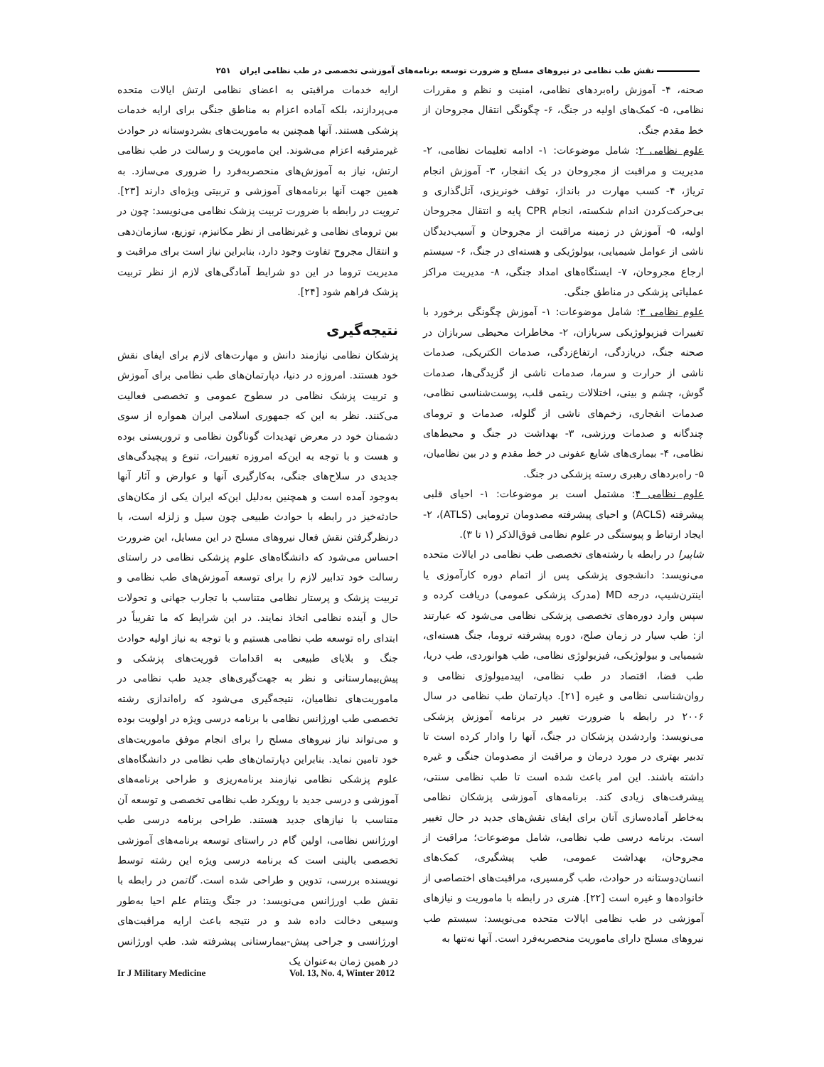نقش طب نظامی در نیروهای مسلح و ضرورت توسعه برنامه‌های آموزشی تخصصی در طب نظامی ایران ۲۵۱
صحنه، ۴- آموزش راه‌بردهای نظامی، امنیت و نظم و مقررات نظامی، ۵- کمک‌های اولیه در جنگ، ۶- چگونگی انتقال مجروحان از خط مقدم جنگ.
علوم نظامی ۲: شامل موضوعات: ۱- ادامه تعلیمات نظامی، ۲- مدیریت و مراقبت از مجروحان در یک انفجار، ۳- آموزش انجام تریاژ، ۴- کسب مهارت در بانداژ، توقف خونریزی، آتل‌گذاری و بی‌حرکت‌کردن اندام شکسته، انجام CPR پایه و انتقال مجروحان اولیه، ۵- آموزش در زمینه مراقبت از مجروحان و آسیب‌دیدگان ناشی از عوامل شیمیایی، بیولوژیکی و هسته‌ای در جنگ، ۶- سیستم ارجاع مجروحان، ۷- ایستگاه‌های امداد جنگی، ۸- مدیریت مراکز عملیاتی پزشکی در مناطق جنگی.
علوم نظامی ۳: شامل موضوعات: ۱- آموزش چگونگی برخورد با تغییرات فیزیولوژیکی سربازان، ۲- مخاطرات محیطی سربازان در صحنه جنگ، دریازدگی، ارتفاع‌زدگی، صدمات الکتریکی، صدمات ناشی از حرارت و سرما، صدمات ناشی از گزیدگی‌ها، صدمات گوش، چشم و بینی، اختلالات ریتمی قلب، پوست‌شناسی نظامی، صدمات انفجاری، زخم‌های ناشی از گلوله، صدمات و ترومای چندگانه و صدمات ورزشی، ۳- بهداشت در جنگ و محیط‌های نظامی، ۴- بیماری‌های شایع عفونی در خط مقدم و در بین نظامیان، ۵- راه‌بردهای رهبری رسته پزشکی در جنگ.
علوم نظامی ۴: مشتمل است بر موضوعات: ۱- احیای قلبی پیشرفته (ACLS) و احیای پیشرفته مصدومان ترومایی (ATLS)، ۲-ایجاد ارتباط و پیوستگی در علوم نظامی فوق‌الذکر (۱ تا ۳).
شاپیرا در رابطه با رشته‌های تخصصی طب نظامی در ایالات متحده می‌نویسد: دانشجوی پزشکی پس از اتمام دوره کارآموزی یا اینترن‌شیپ، درجه MD (مدرک پزشکی عمومی) دریافت کرده و سپس وارد دوره‌های تخصصی پزشکی نظامی می‌شود که عبارتند از: طب سیار در زمان صلح، دوره پیشرفته تروما، جنگ هسته‌ای، شیمیایی و بیولوژیکی، فیزیولوژی نظامی، طب هوانوردی، طب دریا، طب فضا، اقتصاد در طب نظامی، اپیدمیولوژی نظامی و روان‌شناسی نظامی و غیره [۲۱]. دپارتمان طب نظامی در سال ۲۰۰۶ در رابطه با ضرورت تغییر در برنامه آموزش پزشکی می‌نویسد: واردشدن پزشکان در جنگ، آنها را وادار کرده است تا تدبیر بهتری در مورد درمان و مراقبت از مصدومان جنگی و غیره داشته باشند. این امر باعث شده است تا طب نظامی سنتی، پیشرفت‌های زیادی کند. برنامه‌های آموزشی پزشکان نظامی به‌خاطر آماده‌سازی آنان برای ایفای نقش‌های جدید در حال تغییر است. برنامه درسی طب نظامی، شامل موضوعات؛ مراقبت از مجروحان، بهداشت عمومی، طب پیشگیری، کمک‌های انسان‌دوستانه در حوادث، طب گرمسیری، مراقبت‌های اختصاصی از خانواده‌ها و غیره است [۲۲]. هنری در رابطه با ماموریت و نیازهای آموزشی در طب نظامی ایالات متحده می‌نویسد: سیستم طب نیروهای مسلح دارای ماموریت منحصربه‌فرد است. آنها نه‌تنها به
ارایه خدمات مراقبتی به اعضای نظامی ارتش ایالات متحده می‌پردازند، بلکه آماده اعزام به مناطق جنگی برای ارایه خدمات پزشکی هستند. آنها همچنین به ماموریت‌های بشردوستانه در حوادث غیرمترقبه اعزام می‌شوند. این ماموریت و رسالت در طب نظامی ارتش، نیاز به آموزش‌های منحصربه‌فرد را ضروری می‌سازد. به همین جهت آنها برنامه‌های آموزشی و تربیتی ویژه‌ای دارند [۲۳]. ترویت در رابطه با ضرورت تربیت پزشک نظامی می‌نویسد: چون در بین ترومای نظامی و غیرنظامی از نظر مکانیزم، توزیع، سازمان‌دهی و انتقال مجروح تفاوت وجود دارد، بنابراین نیاز است برای مراقبت و مدیریت تروما در این دو شرایط آمادگی‌های لازم از نظر تربیت پزشک فراهم شود [۲۴].
نتیجه‌گیری
پزشکان نظامی نیازمند دانش و مهارت‌های لازم برای ایفای نقش خود هستند. امروزه در دنیا، دپارتمان‌های طب نظامی برای آموزش و تربیت پزشک نظامی در سطوح عمومی و تخصصی فعالیت می‌کنند. نظر به این که جمهوری اسلامی ایران همواره از سوی دشمنان خود در معرض تهدیدات گوناگون نظامی و تروریستی بوده و هست و با توجه به این‌که امروزه تغییرات، تنوع و پیچیدگی‌های جدیدی در سلاح‌های جنگی، به‌کارگیری آنها و عوارض و آثار آنها به‌وجود آمده است و همچنین به‌دلیل این‌که ایران یکی از مکان‌های حادثه‌خیز در رابطه با حوادث طبیعی چون سیل و زلزله است، با درنظرگرفتن نقش فعال نیروهای مسلح در این مسایل، این ضرورت احساس می‌شود که دانشگاه‌های علوم پزشکی نظامی در راستای رسالت خود تدابیر لازم را برای توسعه آموزش‌های طب نظامی و تربیت پزشک و پرستار نظامی متناسب با تجارب جهانی و تحولات حال و آینده نظامی اتخاذ نمایند. در این شرایط که ما تقریباً در ابتدای راه توسعه طب نظامی هستیم و با توجه به نیاز اولیه حوادث جنگ و بلایای طبیعی به اقدامات فوریت‌های پزشکی و پیش‌بیمارستانی و نظر به جهت‌گیری‌های جدید طب نظامی در ماموریت‌های نظامیان، نتیجه‌گیری می‌شود که راه‌اندازی رشته تخصصی طب اورژانس نظامی با برنامه درسی ویژه در اولویت بوده و می‌تواند نیاز نیروهای مسلح را برای انجام موفق ماموریت‌های خود تامین نماید. بنابراین دپارتمان‌های طب نظامی در دانشگاه‌های علوم پزشکی نظامی نیازمند برنامه‌ریزی و طراحی برنامه‌های آموزشی و درسی جدید با رویکرد طب نظامی تخصصی و توسعه آن متناسب با نیازهای جدید هستند. طراحی برنامه درسی طب اورژانس نظامی، اولین گام در راستای توسعه برنامه‌های آموزشی تخصصی بالینی است که برنامه درسی ویژه این رشته توسط نویسنده بررسی، تدوین و طراحی شده است. گاتمن در رابطه با نقش طب اورژانس می‌نویسد: در جنگ ویتنام علم احیا به‌طور وسیعی دخالت داده شد و در نتیجه باعث ارایه مراقبت‌های اورژانسی و جراحی پیش-بیمارستانی پیشرفته شد. طب اورژانس در همین زمان به‌عنوان یک
Ir J Military Medicine Vol. 13, No. 4, Winter 2012